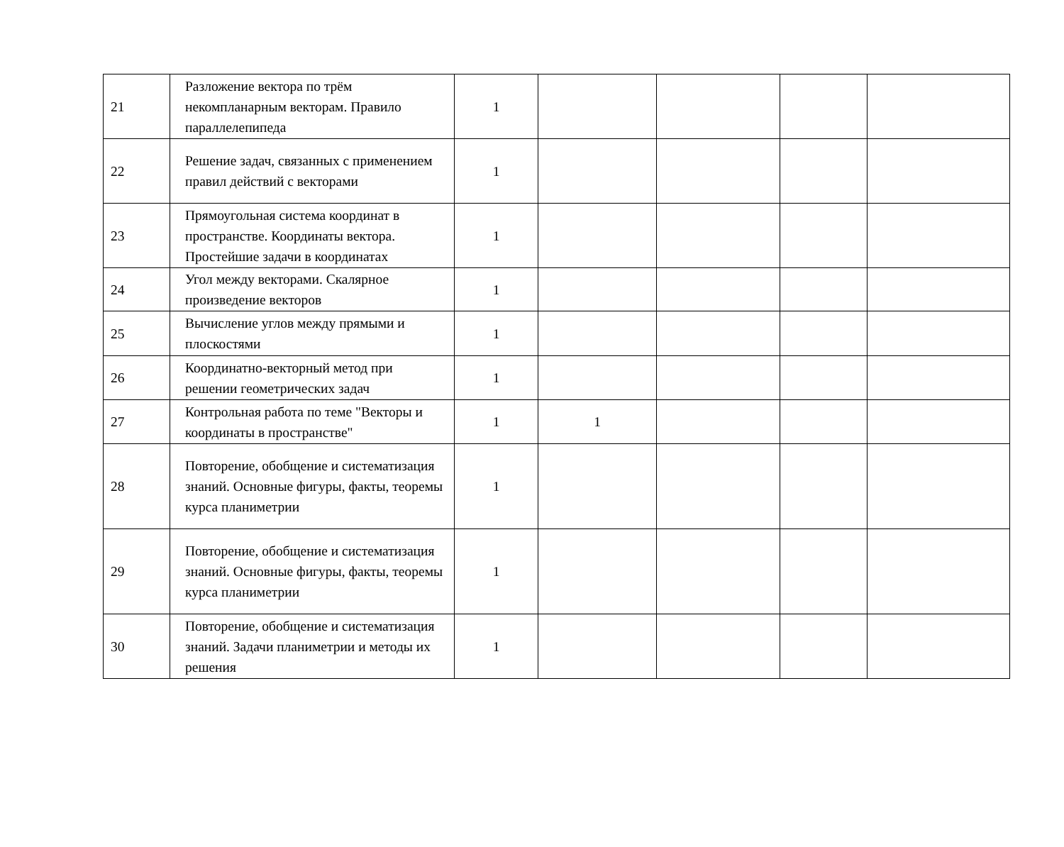| 21 | Разложение вектора по трём некомпланарным векторам. Правило параллелепипеда | 1 | | | | |
| 22 | Решение задач, связанных с применением правил действий с векторами | 1 | | | | |
| 23 | Прямоугольная система координат в пространстве. Координаты вектора. Простейшие задачи в координатах | 1 | | | | |
| 24 | Угол между векторами. Скалярное произведение векторов | 1 | | | | |
| 25 | Вычисление углов между прямыми и плоскостями | 1 | | | | |
| 26 | Координатно-векторный метод при решении геометрических задач | 1 | | | | |
| 27 | Контрольная работа по теме "Векторы и координаты в пространстве" | 1 | 1 | | | |
| 28 | Повторение, обобщение и систематизация знаний. Основные фигуры, факты, теоремы курса планиметрии | 1 | | | | |
| 29 | Повторение, обобщение и систематизация знаний. Основные фигуры, факты, теоремы курса планиметрии | 1 | | | | |
| 30 | Повторение, обобщение и систематизация знаний. Задачи планиметрии и методы их решения | 1 | | | | |